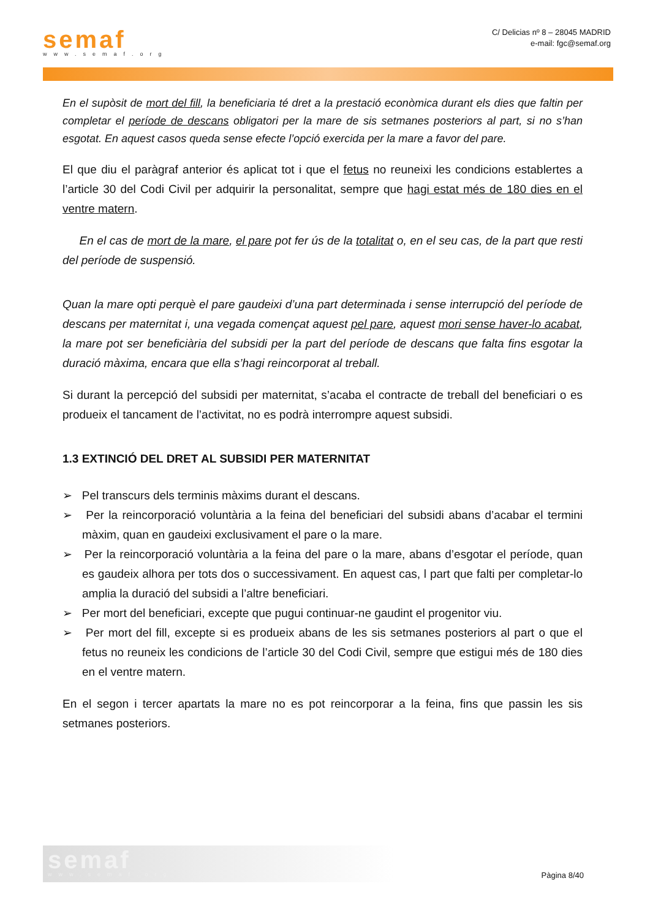semaf
www.semaf.org
C/ Delicias nº 8 – 28045 MADRID
e-mail: fgc@semaf.org
En el supòsit de mort del fill, la beneficiaria té dret a la prestació econòmica durant els dies que faltin per completar el període de descans obligatori per la mare de sis setmanes posteriors al part, si no s’han esgotat. En aquest casos queda sense efecte l’opció exercida per la mare a favor del pare.
El que diu el paràgraf anterior és aplicat tot i que el fetus no reuneixi les condicions establertes a l’article 30 del Codi Civil per adquirir la personalitat, sempre que hagi estat més de 180 dies en el ventre matern.
En el cas de mort de la mare, el pare pot fer ús de la totalitat o, en el seu cas, de la part que resti del període de suspensió.
Quan la mare opti perquè el pare gaudeixi d’una part determinada i sense interrupció del període de descans per maternitat i, una vegada començat aquest pel pare, aquest mori sense haver-lo acabat, la mare pot ser beneficiària del subsidi per la part del període de descans que falta fins esgotar la duració màxima, encara que ella s’hagi reincorporat al treball.
Si durant la percepció del subsidi per maternitat, s’acaba el contracte de treball del beneficiari o es produeix el tancament de l’activitat, no es podrà interrompre aquest subsidi.
1.3 EXTINCIÓ DEL DRET AL SUBSIDI PER MATERNITAT
➢ Pel transcurs dels terminis màxims durant el descans.
➢ Per la reincorporació voluntària a la feina del beneficiari del subsidi abans d’acabar el termini màxim, quan en gaudeixi exclusivament el pare o la mare.
➢ Per la reincorporació voluntària a la feina del pare o la mare, abans d’esgotar el període, quan es gaudeix alhora per tots dos o successivament. En aquest cas, l part que falti per completar-lo amplia la duració del subsidi a l’altre beneficiari.
➢ Per mort del beneficiari, excepte que pugui continuar-ne gaudint el progenitor viu.
➢ Per mort del fill, excepte si es produeix abans de les sis setmanes posteriors al part o que el fetus no reuneix les condicions de l’article 30 del Codi Civil, sempre que estigui més de 180 dies en el ventre matern.
En el segon i tercer apartats la mare no es pot reincorporar a la feina, fins que passin les sis setmanes posteriors.
semaf
www.semaf.org
Pàgina 8/40